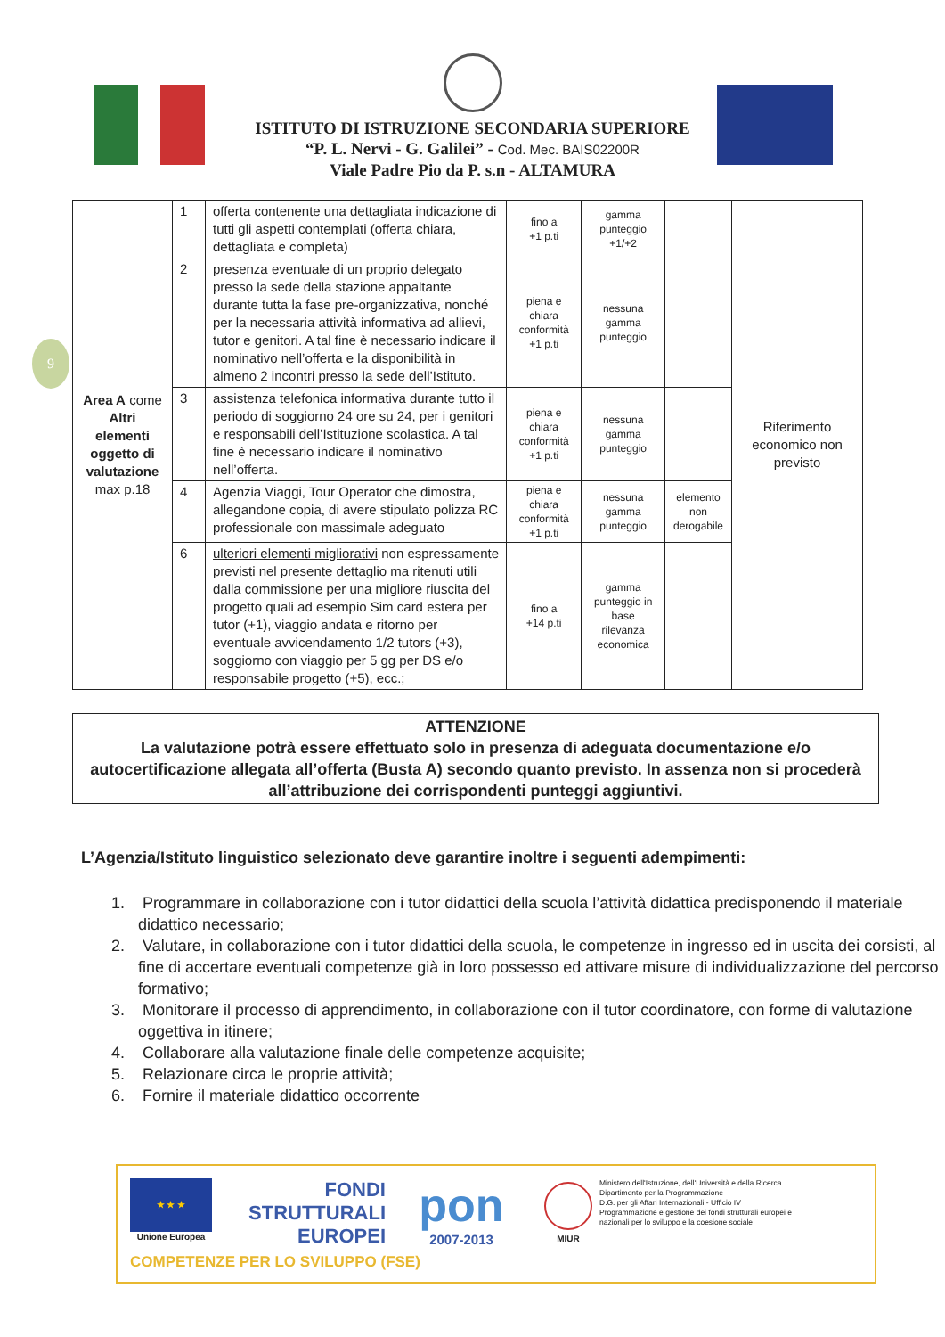ISTITUTO DI ISTRUZIONE SECONDARIA SUPERIORE
“P. L. Nervi - G. Galilei” - Cod. Mec. BAIS02200R
Viale Padre Pio da P. s.n - ALTAMURA
9
| Area A come Altri elementi oggetto di valutazione max p.18 | 1 | offerta contenente una dettagliata indicazione di tutti gli aspetti contemplati (offerta chiara, dettagliata e completa) | fino a +1 p.ti | gamma punteggio +1/+2 | | Riferimento economico non previsto |
| | 2 | presenza eventuale di un proprio delegato presso la sede della stazione appaltante durante tutta la fase pre-organizzativa, nonché per la necessaria attività informativa ad allievi, tutor e genitori. A tal fine è necessario indicare il nominativo nell’offerta e la disponibilità in almeno 2 incontri presso la sede dell’Istituto. | piena e chiara conformità +1 p.ti | nessuna gamma punteggio | | |
| | 3 | assistenza telefonica informativa durante tutto il periodo di soggiorno 24 ore su 24, per i genitori e responsabili dell’Istituzione scolastica. A tal fine è necessario indicare il nominativo nell’offerta. | piena e chiara conformità +1 p.ti | nessuna gamma punteggio | | |
| | 4 | Agenzia Viaggi, Tour Operator che dimostra, allegandone copia, di avere stipulato polizza RC professionale con massimale adeguato | piena e chiara conformità +1 p.ti | nessuna gamma punteggio | elemento non derogabile | |
| | 6 | ulteriori elementi migliorativi non espressamente previsti nel presente dettaglio ma ritenuti utili dalla commissione per una migliore riuscita del progetto quali ad esempio Sim card estera per tutor (+1), viaggio andata e ritorno per eventuale avvicendamento 1/2 tutors (+3), soggiorno con viaggio per 5 gg per DS e/o responsabile progetto (+5), ecc.; | fino a +14 p.ti | gamma punteggio in base rilevanza economica | | |
ATTENZIONE
La valutazione potrà essere effettuato solo in presenza di adeguata documentazione e/o autocertificazione allegata all’offerta (Busta A) secondo quanto previsto. In assenza non si procederà all’attribuzione dei corrispondenti punteggi aggiuntivi.
L’Agenzia/Istituto linguistico selezionato deve garantire inoltre i seguenti adempimenti:
1. Programmare in collaborazione con i tutor didattici della scuola l’attività didattica predisponendo il materiale didattico necessario;
2. Valutare, in collaborazione con i tutor didattici della scuola, le competenze in ingresso ed in uscita dei corsisti, al fine di accertare eventuali competenze già in loro possesso ed attivare misure di individualizzazione del percorso formativo;
3. Monitorare il processo di apprendimento, in collaborazione con il tutor coordinatore, con forme di valutazione oggettiva in itinere;
4. Collaborare alla valutazione finale delle competenze acquisite;
5. Relazionare circa le proprie attività;
6. Fornire il materiale didattico occorrente
★ ★ ★
Unione Europea
FONDI STRUTTURALI EUROPEI
pon
2007-2013
MIUR
Ministero dell'Istruzione, dell'Università e della Ricerca
Dipartimento per la Programmazione
D.G. per gli Affari Internazionali - Ufficio IV
Programmazione e gestione dei fondi strutturali europei e nazionali per lo sviluppo e la coesione sociale
COMPETENZE PER LO SVILUPPO (FSE)